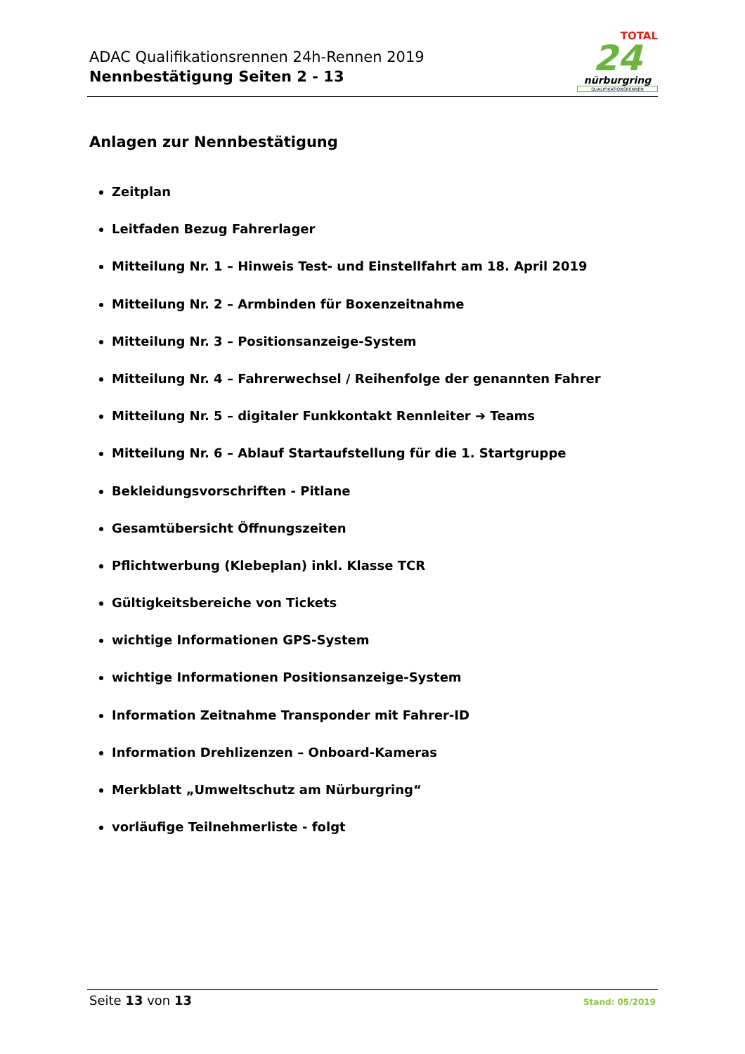ADAC Qualifikationsrennen 24h-Rennen 2019
Nennbestätigung Seiten 2 - 13
TOTAL
24
nürburgring
QUALIFIKATIONSRENNEN
Anlagen zur Nennbestätigung
Zeitplan
Leitfaden Bezug Fahrerlager
Mitteilung Nr. 1 – Hinweis Test- und Einstellfahrt am 18. April 2019
Mitteilung Nr. 2 – Armbinden für Boxenzeitnahme
Mitteilung Nr. 3 – Positionsanzeige-System
Mitteilung Nr. 4 – Fahrerwechsel / Reihenfolge der genannten Fahrer
Mitteilung Nr. 5 – digitaler Funkkontakt Rennleiter ➔ Teams
Mitteilung Nr. 6 – Ablauf Startaufstellung für die 1. Startgruppe
Bekleidungsvorschriften - Pitlane
Gesamtübersicht Öffnungszeiten
Pflichtwerbung (Klebeplan) inkl. Klasse TCR
Gültigkeitsbereiche von Tickets
wichtige Informationen GPS-System
wichtige Informationen Positionsanzeige-System
Information Zeitnahme Transponder mit Fahrer-ID
Information Drehlizenzen – Onboard-Kameras
Merkblatt „Umweltschutz am Nürburgring“
vorläufige Teilnehmerliste - folgt
Seite 13 von 13
Stand: 05/2019